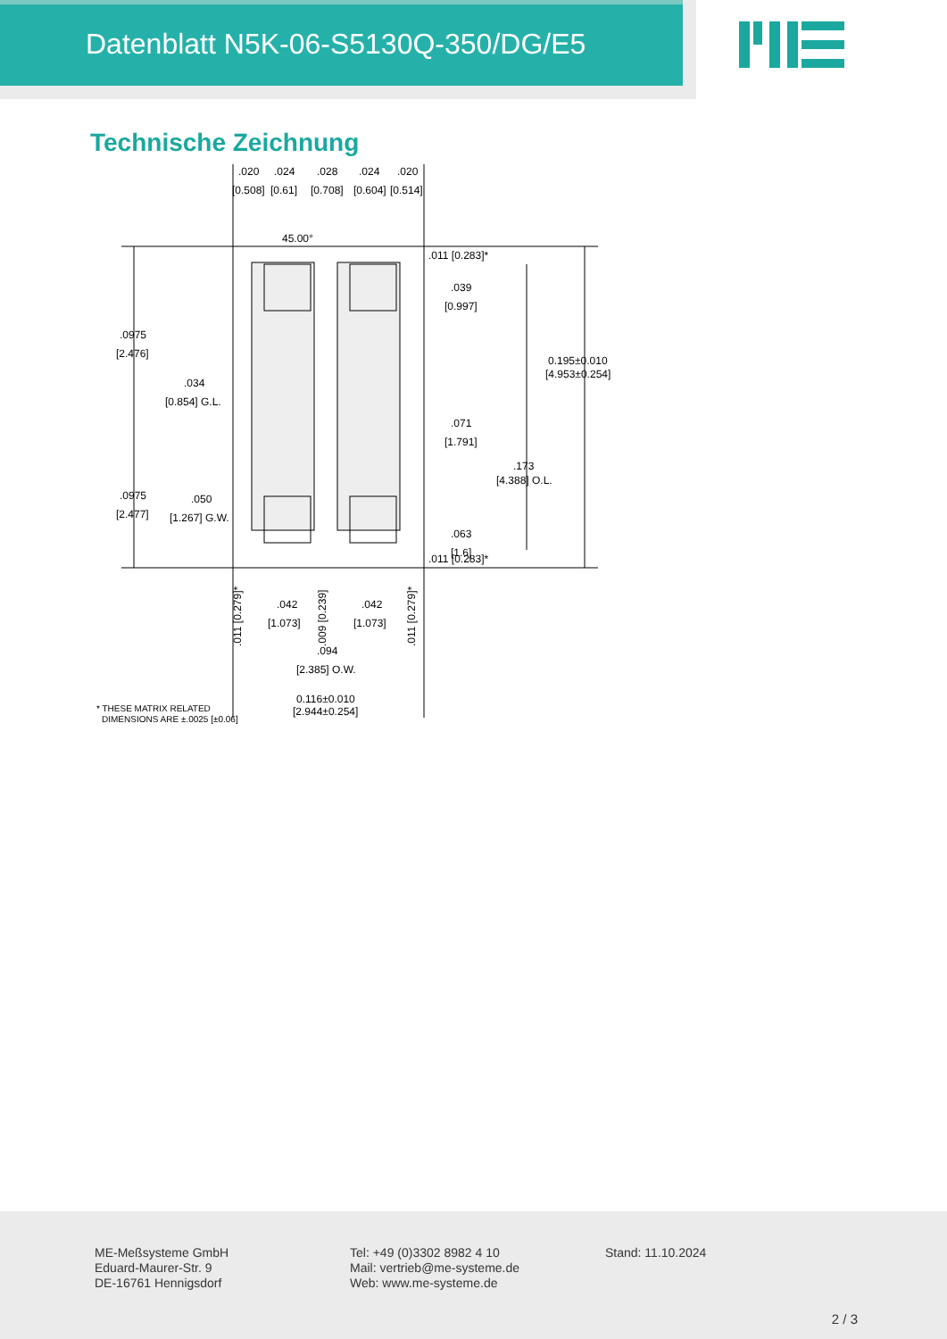Datenblatt N5K-06-S5130Q-350/DG/E5
Technische Zeichnung
.020
.024
.028
.024
.020
[0.508]
[0.61]
[0.708]
[0.604]
[0.514]
45.00°
.011 [0.283]*
.039
[0.997]
.0975
[2.476]
0.195±0.010
[4.953±0.254]
.034
[0.854] G.L.
.071
[1.791]
.173
[4.388] O.L.
.0975
[2.477]
.050
[1.267] G.W.
.063
[1.6]
.011 [0.283]*
.011 [0.279]*
.042
[1.073]
.009 [0.239]
.042
[1.073]
.011 [0.279]*
.094
[2.385] O.W.
0.116±0.010
[2.944±0.254]
* THESE MATRIX RELATED
DIMENSIONS ARE ±.0025 [±0.06]
ME-Meßsysteme GmbH
Eduard-Maurer-Str. 9
DE-16761 Hennigsdorf
Tel: +49 (0)3302 8982 4 10
Mail: vertrieb@me-systeme.de
Web: www.me-systeme.de
Stand: 11.10.2024
2 / 3